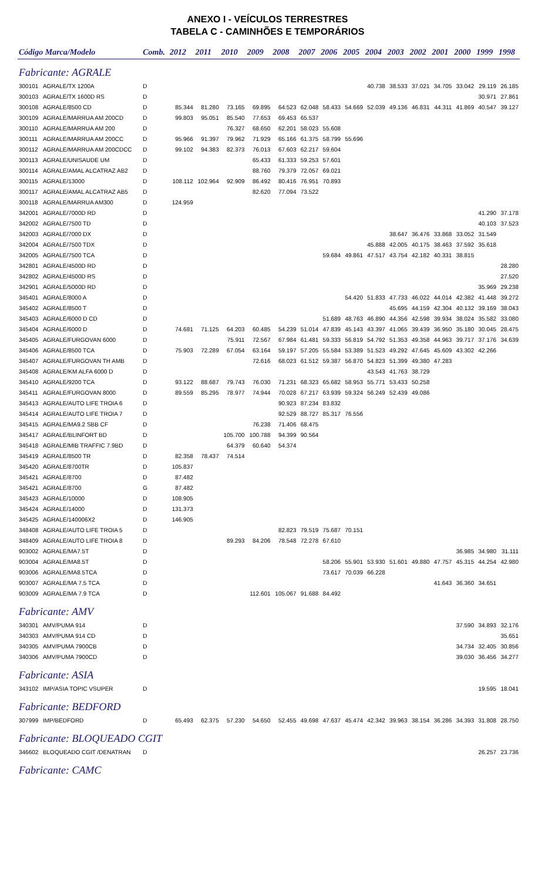ANEXO I - VEÍCULOS TERRESTRES
TABELA C - CAMINHÕES E TEMPORÁRIOS
| Código Marca/Modelo | | Comb. | 2012 | 2011 | 2010 | 2009 | 2008 | 2007 | 2006 | 2005 | 2004 | 2003 | 2002 | 2001 | 2000 | 1999 | 1998 |
| --- | --- | --- | --- | --- | --- | --- | --- | --- | --- | --- | --- | --- | --- | --- | --- | --- | --- |
| Fabricante: AGRALE | | | | | | | | | | | | | | | | | |
| 300101 | AGRALE/TX 1200A | D | | | | | | | | | 40.738 | 38.533 | 37.021 | 34.705 | 33.042 | 29.119 | 26.185 |
| 300103 | AGRALE/TX 1600D RS | D | | | | | | | | | | | | | | 30.971 | 27.861 |
| 300108 | AGRALE/8500 CD | D | 85.344 | 81.280 | 73.165 | 69.895 | 64.523 | 62.048 | 58.433 | 54.669 | 52.039 | 49.136 | 46.831 | 44.311 | 41.869 | 40.547 | 39.127 |
| 300109 | AGRALE/MARRUA AM 200CD | D | 99.803 | 95.051 | 85.540 | 77.653 | 69.453 | 65.537 | | | | | | | | | |
| 300110 | AGRALE/MARRUA AM 200 | D | | | 76.327 | 68.650 | 62.201 | 58.023 | 55.608 | | | | | | | | |
| 300111 | AGRALE/MARRUA AM 200CC | D | 95.966 | 91.397 | 79.962 | 71.929 | 65.166 | 61.375 | 58.799 | 55.696 | | | | | | | |
| 300112 | AGRALE/MARRUA AM 200CDCC | D | 99.102 | 94.383 | 82.373 | 76.013 | 67.603 | 62.217 | 59.604 | | | | | | | | |
| 300113 | AGRALE/UNISAUDE UM | D | | | | 65.433 | 61.333 | 59.253 | 57.601 | | | | | | | | |
| 300114 | AGRALE/AMAL ALCATRAZ AB2 | D | | | | 88.760 | 79.379 | 72.057 | 69.021 | | | | | | | | |
| 300115 | AGRALE/13000 | D | 108.112 | 102.964 | 92.909 | 86.492 | 80.416 | 76.951 | 70.893 | | | | | | | | |
| 300117 | AGRALE/AMAL ALCATRAZ AB5 | D | | | | 82.620 | 77.094 | 73.522 | | | | | | | | | |
| 300118 | AGRALE/MARRUA AM300 | D | 124.959 | | | | | | | | | | | | | | |
| 342001 | AGRALE/7000D RD | D | | | | | | | | | | | | | | 41.290 | 37.178 |
| 342002 | AGRALE/7500 TD | D | | | | | | | | | | | | | | 40.103 | 37.523 |
| 342003 | AGRALE/7000 DX | D | | | | | | | | | | 38.647 | 36.476 | 33.868 | 33.052 | 31.549 | |
| 342004 | AGRALE/7500 TDX | D | | | | | | | | | 45.888 | 42.005 | 40.175 | 38.463 | 37.592 | 35.618 | |
| 342005 | AGRALE/7500 TCA | D | | | | | | | 59.684 | 49.861 | 47.517 | 43.754 | 42.182 | 40.331 | 38.815 | | |
| 342801 | AGRALE/4500D RD | D | | | | | | | | | | | | | | | 28.280 |
| 342802 | AGRALE/4500D RS | D | | | | | | | | | | | | | | | 27.520 |
| 342901 | AGRALE/5000D RD | D | | | | | | | | | | | | | | 35.969 | 29.238 |
| 345401 | AGRALE/8000 A | D | | | | | | | | 54.420 | 51.833 | 47.733 | 46.022 | 44.014 | 42.382 | 41.448 | 39.272 |
| 345402 | AGRALE/8500 T | D | | | | | | | | | | 45.695 | 44.159 | 42.304 | 40.132 | 39.169 | 38.043 |
| 345403 | AGRALE/6000 D CD | D | | | | | | | 51.689 | 48.763 | 46.890 | 44.356 | 42.598 | 39.934 | 38.024 | 35.582 | 33.080 |
| 345404 | AGRALE/6000 D | D | 74.681 | 71.125 | 64.203 | 60.485 | 54.239 | 51.014 | 47.839 | 45.143 | 43.397 | 41.065 | 39.439 | 36.950 | 35.180 | 30.045 | 28.475 |
| 345405 | AGRALE/FURGOVAN 6000 | D | | | 75.911 | 72.567 | 67.984 | 61.481 | 59.333 | 56.819 | 54.792 | 51.353 | 49.358 | 44.963 | 39.717 | 37.176 | 34.639 |
| 345406 | AGRALE/8500 TCA | D | 75.903 | 72.289 | 67.054 | 63.164 | 59.197 | 57.205 | 55.584 | 53.389 | 51.523 | 49.292 | 47.645 | 45.609 | 43.302 | 42.266 | |
| 345407 | AGRALE/FURGOVAN TH AMB | D | | | | 72.616 | 68.023 | 61.512 | 59.387 | 56.870 | 54.823 | 51.399 | 49.380 | 47.283 | | | |
| 345408 | AGRALE/KM ALFA 6000 D | D | | | | | | | | | 43.543 | 41.763 | 38.729 | | | | |
| 345410 | AGRALE/9200 TCA | D | 93.122 | 88.687 | 79.743 | 76.030 | 71.231 | 68.323 | 65.682 | 58.953 | 55.771 | 53.433 | 50.258 | | | | |
| 345411 | AGRALE/FURGOVAN 8000 | D | 89.559 | 85.295 | 78.977 | 74.944 | 70.028 | 67.217 | 63.939 | 59.324 | 56.249 | 52.439 | 49.086 | | | | |
| 345413 | AGRALE/AUTO LIFE TROIA 6 | D | | | | | 90.923 | 87.234 | 83.832 | | | | | | | | |
| 345414 | AGRALE/AUTO LIFE TROIA 7 | D | | | | | 92.529 | 88.727 | 85.317 | 76.556 | | | | | | | |
| 345415 | AGRALE/MA9.2 SBB CF | D | | | | 76.238 | 71.406 | 68.475 | | | | | | | | | |
| 345417 | AGRALE/BLINFORT BD | D | | | 105.700 | 100.788 | 94.399 | 90.564 | | | | | | | | | |
| 345418 | AGRALE/MIB TRAFFIC 7.9BD | D | | | 64.379 | 60.640 | 54.374 | | | | | | | | | | |
| 345419 | AGRALE/8500 TR | D | 82.358 | 78.437 | 74.514 | | | | | | | | | | | | |
| 345420 | AGRALE/8700TR | D | 105.837 | | | | | | | | | | | | | | |
| 345421 | AGRALE/8700 | D | 87.482 | | | | | | | | | | | | | | |
| 345421 | AGRALE/8700 | G | 87.482 | | | | | | | | | | | | | | |
| 345423 | AGRALE/10000 | D | 108.905 | | | | | | | | | | | | | | |
| 345424 | AGRALE/14000 | D | 131.373 | | | | | | | | | | | | | | |
| 345425 | AGRALE/140006X2 | D | 146.905 | | | | | | | | | | | | | | |
| 348408 | AGRALE/AUTO LIFE TROIA 5 | D | | | | | 82.823 | 79.519 | 75.687 | 70.151 | | | | | | | |
| 348409 | AGRALE/AUTO LIFE TROIA 8 | D | | | 89.293 | 84.206 | 78.548 | 72.278 | 67.610 | | | | | | | | |
| 903002 | AGRALE/MA7.5T | D | | | | | | | | | | | | | 36.985 | 34.980 | 31.111 |
| 903004 | AGRALE/MA8.5T | D | | | | | | | 58.206 | 55.901 | 53.930 | 51.601 | 49.880 | 47.757 | 45.315 | 44.254 | 42.980 |
| 903006 | AGRALE/MA8.5TCA | D | | | | | | | 73.617 | 70.039 | 66.228 | | | | | | |
| 903007 | AGRALE/MA 7.5 TCA | D | | | | | | | | | | | | 41.643 | 36.360 | 34.651 | |
| 903009 | AGRALE/MA 7.9 TCA | D | | | | 112.601 | 105.067 | 91.688 | 84.492 | | | | | | | | |
| Fabricante: AMV | | | | | | | | | | | | | | | | | |
| 340301 | AMV/PUMA 914 | D | | | | | | | | | | | | | 37.590 | 34.893 | 32.176 |
| 340303 | AMV/PUMA 914 CD | D | | | | | | | | | | | | | | | 35.651 |
| 340305 | AMV/PUMA 7900CB | D | | | | | | | | | | | | | 34.734 | 32.405 | 30.856 |
| 340306 | AMV/PUMA 7900CD | D | | | | | | | | | | | | | 39.030 | 36.456 | 34.277 |
| Fabricante: ASIA | | | | | | | | | | | | | | | | | |
| 343102 | IMP/ASIA TOPIC VSUPER | D | | | | | | | | | | | | | | 19.595 | 18.041 |
| Fabricante: BEDFORD | | | | | | | | | | | | | | | | | |
| 307999 | IMP/BEDFORD | D | 65.493 | 62.375 | 57.230 | 54.650 | 52.455 | 49.698 | 47.637 | 45.474 | 42.342 | 39.963 | 38.154 | 36.286 | 34.393 | 31.808 | 28.750 |
| Fabricante: BLOQUEADO CGIT | | | | | | | | | | | | | | | | | |
| 346602 | BLOQUEADO CGIT /DENATRAN | D | | | | | | | | | | | | | | 26.257 | 23.736 |
| Fabricante: CAMC | | | | | | | | | | | | | | | | | |